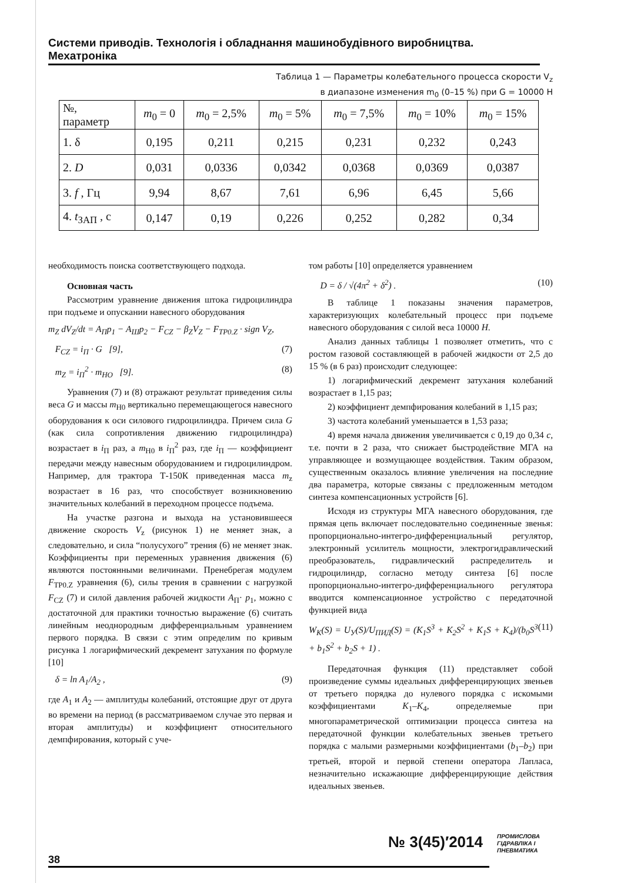Системи приводів. Технологія і обладнання машинобудівного виробництва. Мехатроніка
Таблица 1 — Параметры колебательного процесса скорости V<sub>z</sub>
в диапазоне изменения m<sub>0</sub> (0–15 %) при G = 10000 Н
| №, параметр | m<sub>0</sub> = 0 | m<sub>0</sub> = 2,5% | m<sub>0</sub> = 5% | m<sub>0</sub> = 7,5% | m<sub>0</sub> = 10% | m<sub>0</sub> = 15% |
| --- | --- | --- | --- | --- | --- | --- |
| 1. δ | 0,195 | 0,211 | 0,215 | 0,231 | 0,232 | 0,243 |
| 2. D | 0,031 | 0,0336 | 0,0342 | 0,0368 | 0,0369 | 0,0387 |
| 3. f , Гц | 9,94 | 8,67 | 7,61 | 6,96 | 6,45 | 5,66 |
| 4. t<sub>ЗАП</sub> , с | 0,147 | 0,19 | 0,226 | 0,252 | 0,282 | 0,34 |
необходимость поиска соответствующего подхода.
Основная часть
Рассмотрим уравнение движения штока гидроцилиндра при подъеме и опускании навесного оборудования
m<sub>Z</sub> dV<sub>Z</sub>/dt = A<sub>П</sub>p<sub>1</sub> − A<sub>Ш</sub>p<sub>2</sub> − F<sub>CZ</sub> − β<sub>Z</sub>V<sub>Z</sub> − F<sub>TP0.Z</sub> · sign V<sub>Z</sub>,
F<sub>CZ</sub> = i<sub>П</sub> · G [9], (7)
m<sub>Z</sub> = i<sub>П</sub><sup>2</sup> · m<sub>HO</sub> [9]. (8)
Уравнения (7) и (8) отражают результат приведения силы веса G и массы m<sub>H0</sub> вертикально перемещающегося навесного оборудования к оси силового гидроцилиндра. Причем сила G (как сила сопротивления движению гидроцилиндра) возрастает в i<sub>П</sub> раз, а m<sub>H0</sub> в i<sub>П</sub><sup>2</sup> раз, где i<sub>П</sub> — коэффициент передачи между навесным оборудованием и гидроцилиндром. Например, для трактора Т-150К приведенная масса m<sub>z</sub> возрастает в 16 раз, что способствует возникновению значительных колебаний в переходном процессе подъема.
На участке разгона и выхода на установившееся движение скорость V<sub>z</sub> (рисунок 1) не меняет знак, а следовательно, и сила “полусухого” трения (6) не меняет знак. Коэффициенты при переменных уравнения движения (6) являются постоянными величинами. Пренебрегая модулем F<sub>TP0.Z</sub> уравнения (6), силы трения в сравнении с нагрузкой F<sub>CZ</sub> (7) и силой давления рабочей жидкости A<sub>П</sub>· p<sub>1</sub>, можно с достаточной для практики точностью выражение (6) считать линейным неоднородным дифференциальным уравнением первого порядка. В связи с этим определим по кривым рисунка 1 логарифмический декремент затухания по формуле [10]
δ = ln A<sub>1</sub>/A<sub>2</sub> , (9)
где A<sub>1</sub> и A<sub>2</sub> — амплитуды колебаний, отстоящие друг от друга во времени на период (в рассматриваемом случае это первая и вторая амплитуды) и коэффициент относительного демпфирования, который с уче-
том работы [10] определяется уравнением
D = δ / √(4π<sup>2</sup> + δ<sup>2</sup>) . (10)
В таблице 1 показаны значения параметров, характеризующих колебательный процесс при подъеме навесного оборудования с силой веса 10000 Н.
Анализ данных таблицы 1 позволяет отметить, что с ростом газовой составляющей в рабочей жидкости от 2,5 до 15 % (в 6 раз) происходит следующее:
1) логарифмический декремент затухания колебаний возрастает в 1,15 раз;
2) коэффициент демпфирования колебаний в 1,15 раз;
3) частота колебаний уменьшается в 1,53 раза;
4) время начала движения увеличивается с 0,19 до 0,34 с, т.е. почти в 2 раза, что снижает быстродействие МГА на управляющее и возмущающее воздействия. Таким образом, существенным оказалось влияние увеличения на последние два параметра, которые связаны с предложенным методом синтеза компенсационных устройств [6].
Исходя из структуры МГА навесного оборудования, где прямая цепь включает последовательно соединенные звенья: пропорционально-интегро-дифференциальный регулятор, электронный усилитель мощности, электрогидравлический преобразователь, гидравлический распределитель и гидроцилиндр, согласно методу синтеза [6] после пропорционально-интегро-дифференциального регулятора вводится компенсационное устройство с передаточной функцией вида
W<sub>K</sub>(S) = U<sub>У</sub>(S)/U<sub>ПИД</sub>(S) = (K<sub>1</sub>S<sup>3</sup> + K<sub>2</sub>S<sup>2</sup> + K<sub>1</sub>S + K<sub>4</sub>)/(b<sub>0</sub>S<sup>3</sup> + b<sub>1</sub>S<sup>2</sup> + b<sub>2</sub>S + 1) . (11)
Передаточная функция (11) представляет собой произведение суммы идеальных дифференцирующих звеньев от третьего порядка до нулевого порядка с искомыми коэффициентами K<sub>1</sub>–K<sub>4</sub>, определяемые при многопараметрической оптимизации процесса синтеза на передаточной функции колебательных звеньев третьего порядка с малыми размерными коэффициентами (b<sub>1</sub>–b<sub>2</sub>) при третьей, второй и первой степени оператора Лапласа, незначительно искажающие дифференцирующие действия идеальных звеньев.
№ 3(45)′2014
ПРОМИСЛОВА
ГІДРАВЛІКА І
ПНЕВМАТИКА
38